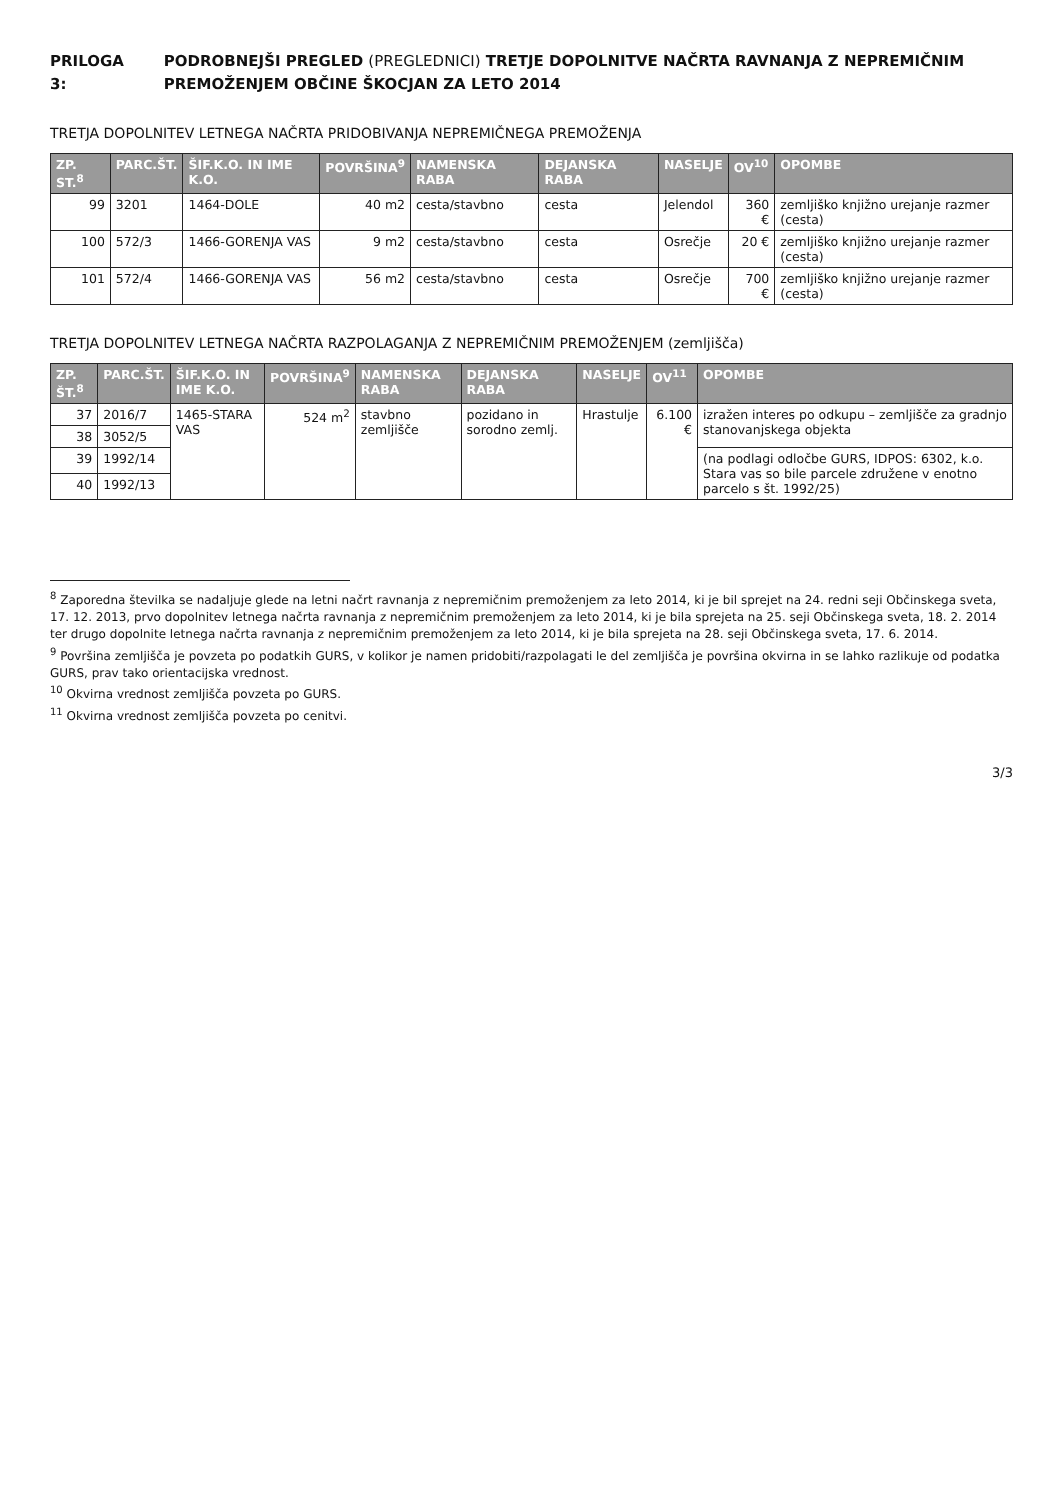PRILOGA 3: PODROBNEJŠI PREGLED (PREGLEDNICI) TRETJE DOPOLNITVE NAČRTA RAVNANJA Z NEPREMIČNIM PREMOŽENJEM OBČINE ŠKOCJAN ZA LETO 2014
TRETJA DOPOLNITEV LETNEGA NAČRTA PRIDOBIVANJA NEPREMIČNEGA PREMOŽENJA
| ZP. ST.<sup>8</sup> | PARC.ŠT. | ŠIF.K.O. IN IME K.O. | POVRŠINA<sup>9</sup> | NAMENSKA RABA | DEJANSKA RABA | NASELJE | OV<sup>10</sup> | OPOMBE |
| --- | --- | --- | --- | --- | --- | --- | --- | --- |
| 99 | 3201 | 1464-DOLE | 40 m2 | cesta/stavbno | cesta | Jelendol | 360 € | zemljiško knjižno urejanje razmer (cesta) |
| 100 | 572/3 | 1466-GORENJA VAS | 9 m2 | cesta/stavbno | cesta | Osrečje | 20 € | zemljiško knjižno urejanje razmer (cesta) |
| 101 | 572/4 | 1466-GORENJA VAS | 56 m2 | cesta/stavbno | cesta | Osrečje | 700 € | zemljiško knjižno urejanje razmer (cesta) |
TRETJA DOPOLNITEV LETNEGA NAČRTA RAZPOLAGANJA Z NEPREMIČNIM PREMOŽENJEM (zemljišča)
| ZP. ŠT.<sup>8</sup> | PARC.ŠT. | ŠIF.K.O. IN IME K.O. | POVRŠINA<sup>9</sup> | NAMENSKA RABA | DEJANSKA RABA | NASELJE | OV<sup>11</sup> | OPOMBE |
| --- | --- | --- | --- | --- | --- | --- | --- | --- |
| 37 | 2016/7 | 1465-STARA VAS | 524 m<sup>2</sup> | stavbno zemljišče | pozidano in sorodno zemlj. | Hrastulje | 6.100 € | izražen interes po odkupu – zemljišče za gradnjo stanovanjskega objekta |
| 38 | 3052/5 | | | | | | | |
| 39 | 1992/14 | | | | | | | (na podlagi odločbe GURS, IDPOS: 6302, k.o. Stara vas so bile parcele združene v enotno parcelo s št. 1992/25) |
| 40 | 1992/13 | | | | | | | |
<sup>8</sup> Zaporedna številka se nadaljuje glede na letni načrt ravnanja z nepremičnim premoženjem za leto 2014, ki je bil sprejet na 24. redni seji Občinskega sveta, 17. 12. 2013, prvo dopolnitev letnega načrta ravnanja z nepremičnim premoženjem za leto 2014, ki je bila sprejeta na 25. seji Občinskega sveta, 18. 2. 2014 ter drugo dopolnite letnega načrta ravnanja z nepremičnim premoženjem za leto 2014, ki je bila sprejeta na 28. seji Občinskega sveta, 17. 6. 2014.
<sup>9</sup> Površina zemljišča je povzeta po podatkih GURS, v kolikor je namen pridobiti/razpolagati le del zemljišča je površina okvirna in se lahko razlikuje od podatka GURS, prav tako orientacijska vrednost.
<sup>10</sup> Okvirna vrednost zemljišča povzeta po GURS.
<sup>11</sup> Okvirna vrednost zemljišča povzeta po cenitvi.
3/3